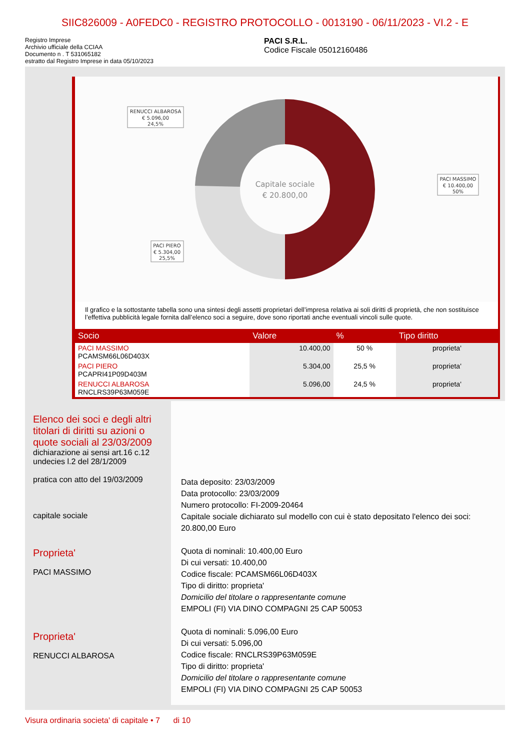SIIC826009 - A0FEDC0 - REGISTRO PROTOCOLLO - 0013190 - 06/11/2023 - VI.2 - E
Registro Imprese
Archivio ufficiale della CCIAA
Documento n . T 531065182
estratto dal Registro Imprese in data 05/10/2023
PACI S.R.L.
Codice Fiscale 05012160486
Capitale sociale
€ 20.800,00
RENUCCI ALBAROSA
€ 5.096,00
24,5%
PACI MASSIMO
€ 10.400,00
50%
PACI PIERO
€ 5.304,00
25,5%
Il grafico e la sottostante tabella sono una sintesi degli assetti proprietari dell’impresa relativa ai soli diritti di proprietà, che non sostituisce l’effettiva pubblicità legale fornita dall’elenco soci a seguire, dove sono riportati anche eventuali vincoli sulle quote.
| Socio | Valore | % | Tipo diritto |
| --- | --- | --- | --- |
| PACI MASSIMO PCAMSM66L06D403X | 10.400,00 | 50 % | proprieta' |
| PACI PIERO PCAPRI41P09D403M | 5.304,00 | 25,5 % | proprieta' |
| RENUCCI ALBAROSA RNCLRS39P63M059E | 5.096,00 | 24,5 % | proprieta' |
Elenco dei soci e degli altri titolari di diritti su azioni o quote sociali al 23/03/2009
dichiarazione ai sensi art.16 c.12 undecies l.2 del 28/1/2009
pratica con atto del 19/03/2009
capitale sociale
Proprieta'
PACI MASSIMO
Proprieta'
RENUCCI ALBAROSA
Data deposito: 23/03/2009
Data protocollo: 23/03/2009
Numero protocollo: FI-2009-20464
Capitale sociale dichiarato sul modello con cui è stato depositato l'elenco dei soci: 20.800,00 Euro
Quota di nominali: 10.400,00 Euro
Di cui versati: 10.400,00
Codice fiscale: PCAMSM66L06D403X
Tipo di diritto: proprieta'
Domicilio del titolare o rappresentante comune
EMPOLI (FI) VIA DINO COMPAGNI 25 CAP 50053
Quota di nominali: 5.096,00 Euro
Di cui versati: 5.096,00
Codice fiscale: RNCLRS39P63M059E
Tipo di diritto: proprieta'
Domicilio del titolare o rappresentante comune
EMPOLI (FI) VIA DINO COMPAGNI 25 CAP 50053
Visura ordinaria societa' di capitale • 7 di 10